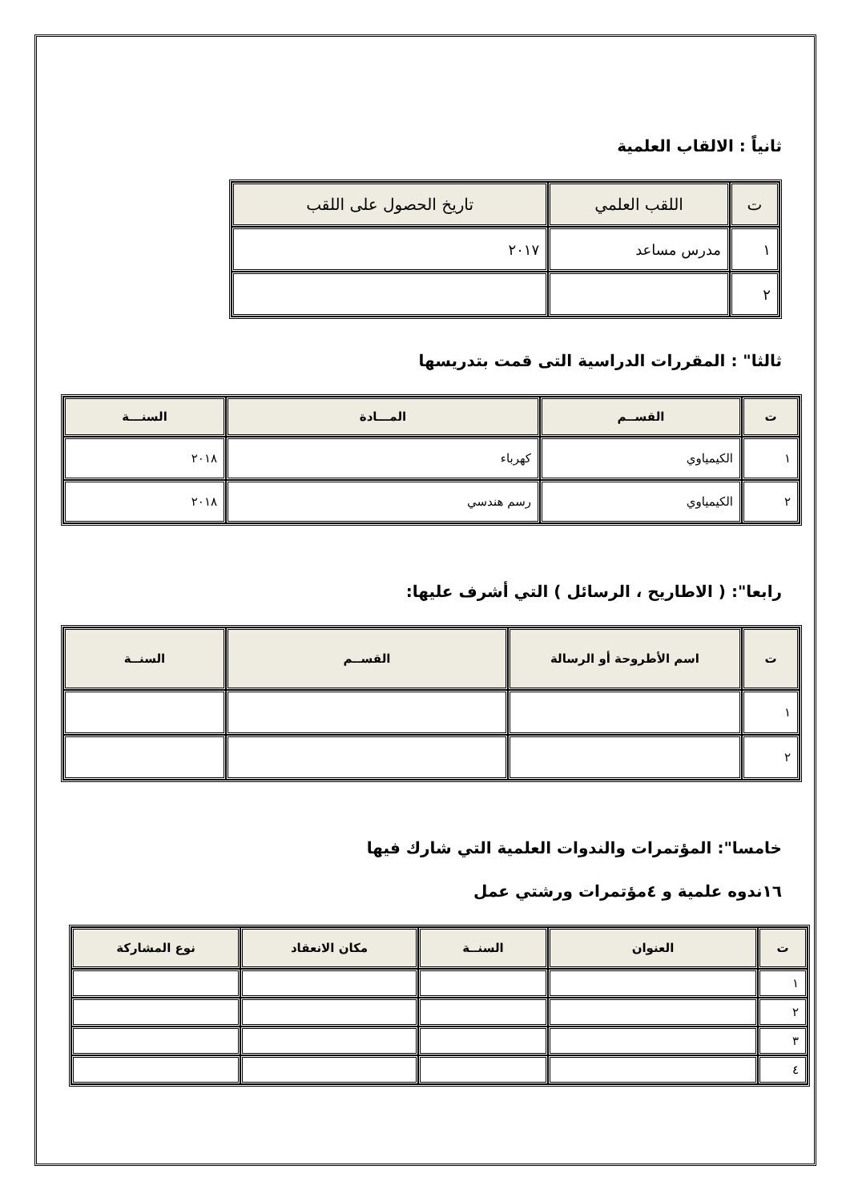ثانياً : الالقاب العلمية
| ت | اللقب العلمي | تاريخ الحصول على اللقب |
| --- | --- | --- |
| ١ | مدرس مساعد | ٢٠١٧ |
| ٢ | | |
ثالثا" : المقررات الدراسية التى قمت بتدريسها
| ت | القســم | المـــادة | السنـــة |
| --- | --- | --- | --- |
| ١ | الكيمياوي | كهرباء | ٢٠١٨ |
| ٢ | الكيمياوي | رسم هندسي | ٢٠١٨ |
رابعا": ( الاطاريح ، الرسائل ) التي أشرف عليها:
| ت | اسم الأطروحة أو الرسالة | القســم | السنــة |
| --- | --- | --- | --- |
| ١ | | | |
| ٢ | | | |
خامسا": المؤتمرات والندوات العلمية التي شارك فيها
١٦ندوه علمية و ٤مؤتمرات ورشتي عمل
| ت | العنوان | السنــة | مكان الانعقاد | نوع المشاركة |
| --- | --- | --- | --- | --- |
| ١ | | | | |
| ٢ | | | | |
| ٣ | | | | |
| ٤ | | | | |